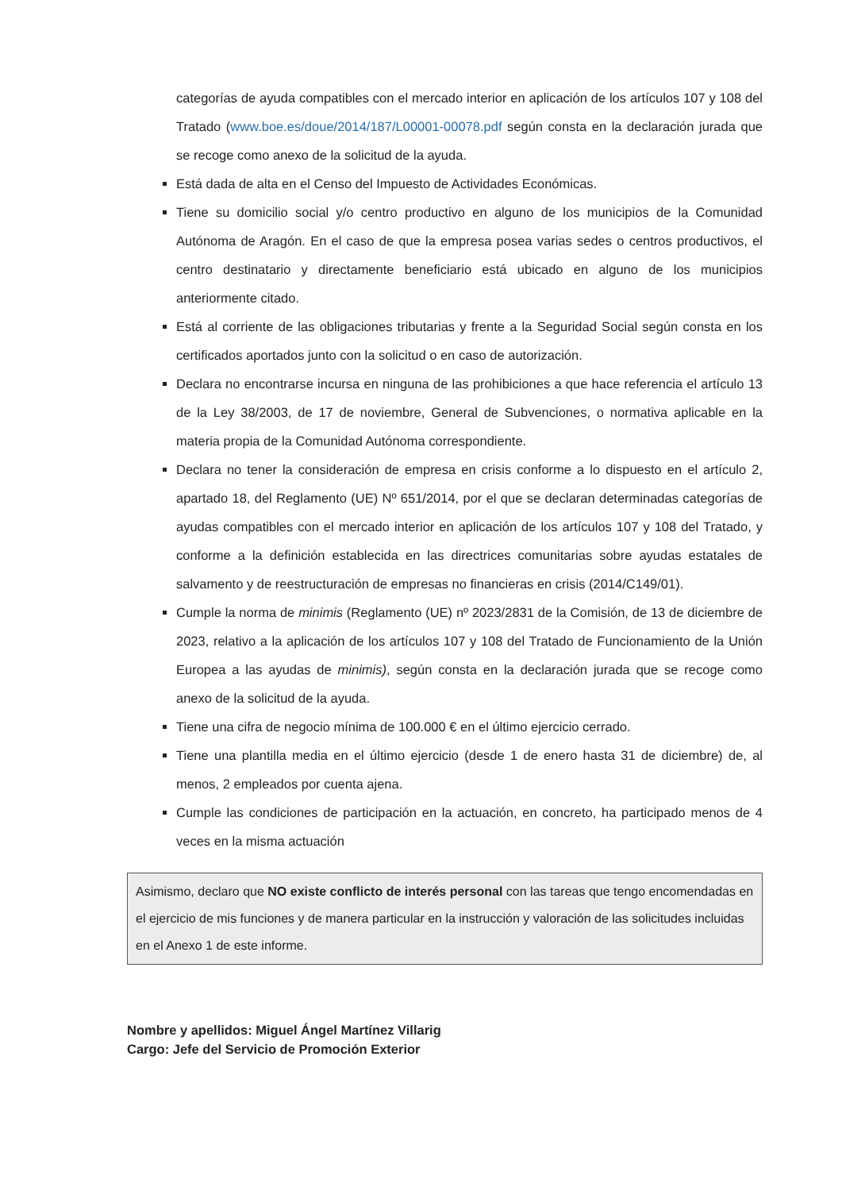categorías de ayuda compatibles con el mercado interior en aplicación de los artículos 107 y 108 del Tratado (www.boe.es/doue/2014/187/L00001-00078.pdf según consta en la declaración jurada que se recoge como anexo de la solicitud de la ayuda.
Está dada de alta en el Censo del Impuesto de Actividades Económicas.
Tiene su domicilio social y/o centro productivo en alguno de los municipios de la Comunidad Autónoma de Aragón. En el caso de que la empresa posea varias sedes o centros productivos, el centro destinatario y directamente beneficiario está ubicado en alguno de los municipios anteriormente citado.
Está al corriente de las obligaciones tributarias y frente a la Seguridad Social según consta en los certificados aportados junto con la solicitud o en caso de autorización.
Declara no encontrarse incursa en ninguna de las prohibiciones a que hace referencia el artículo 13 de la Ley 38/2003, de 17 de noviembre, General de Subvenciones, o normativa aplicable en la materia propia de la Comunidad Autónoma correspondiente.
Declara no tener la consideración de empresa en crisis conforme a lo dispuesto en el artículo 2, apartado 18, del Reglamento (UE) Nº 651/2014, por el que se declaran determinadas categorías de ayudas compatibles con el mercado interior en aplicación de los artículos 107 y 108 del Tratado, y conforme a la definición establecida en las directrices comunitarias sobre ayudas estatales de salvamento y de reestructuración de empresas no financieras en crisis (2014/C149/01).
Cumple la norma de minimis (Reglamento (UE) nº 2023/2831 de la Comisión, de 13 de diciembre de 2023, relativo a la aplicación de los artículos 107 y 108 del Tratado de Funcionamiento de la Unión Europea a las ayudas de minimis), según consta en la declaración jurada que se recoge como anexo de la solicitud de la ayuda.
Tiene una cifra de negocio mínima de 100.000 € en el último ejercicio cerrado.
Tiene una plantilla media en el último ejercicio (desde 1 de enero hasta 31 de diciembre) de, al menos, 2 empleados por cuenta ajena.
Cumple las condiciones de participación en la actuación, en concreto, ha participado menos de 4 veces en la misma actuación
Asimismo, declaro que NO existe conflicto de interés personal con las tareas que tengo encomendadas en el ejercicio de mis funciones y de manera particular en la instrucción y valoración de las solicitudes incluidas en el Anexo 1 de este informe.
Nombre y apellidos: Miguel Ángel Martínez Villarig
Cargo: Jefe del Servicio de Promoción Exterior